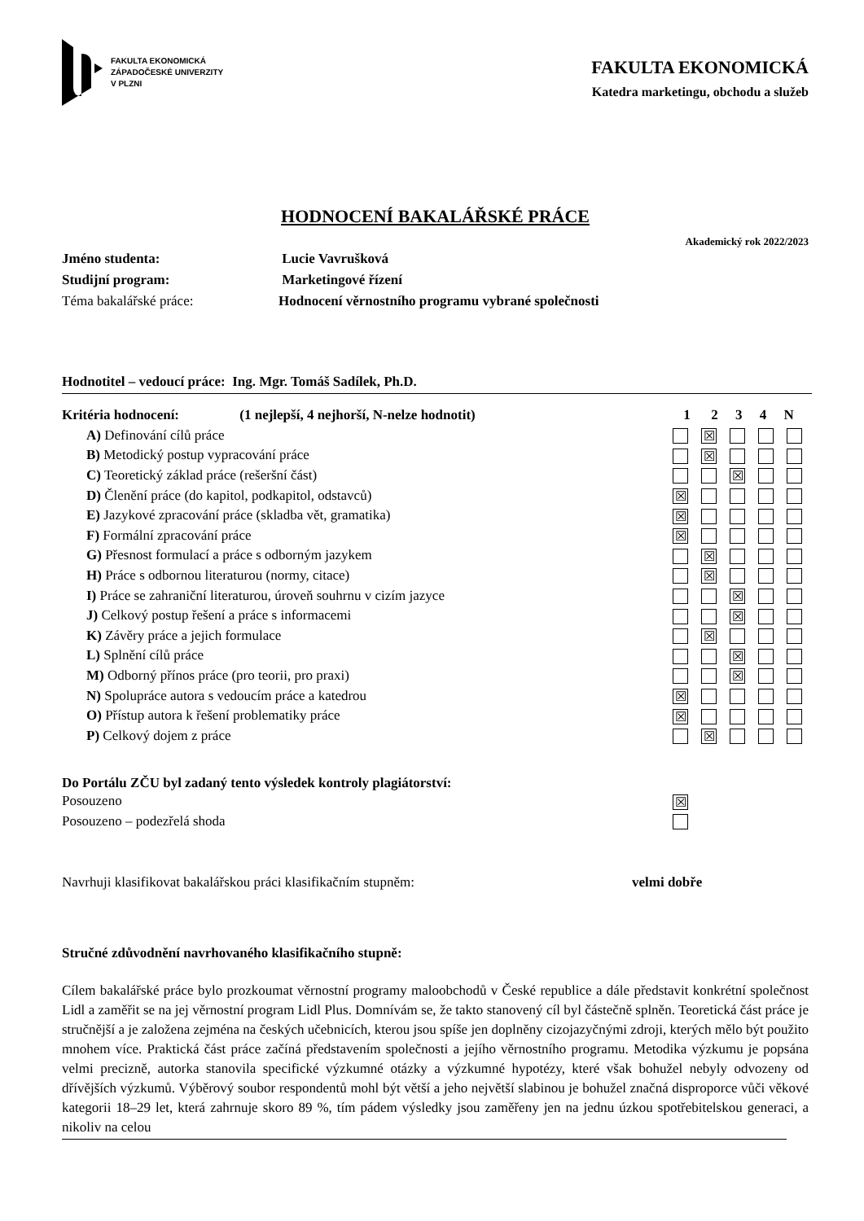FAKULTA EKONOMICKÁ
ZÁPADOČESKÉ UNIVERZITY
V PLZNI
FAKULTA EKONOMICKÁ
Katedra marketingu, obchodu a služeb
HODNOCENÍ BAKALÁŘSKÉ PRÁCE
Akademický rok 2022/2023
Jméno studenta: Lucie Vavrušková
Studijní program: Marketingové řízení
Téma bakalářské práce: Hodnocení věrnostního programu vybrané společnosti
Hodnotitel – vedoucí práce: Ing. Mgr. Tomáš Sadílek, Ph.D.
| Kritéria hodnocení: (1 nejlepší, 4 nejhorší, N-nelze hodnotit) | 1 2 3 4 N |
| A) Definování cílů práce | ☒ |
| B) Metodický postup vypracování práce | ☒ |
| C) Teoretický základ práce (rešeršní část) | ☒ |
| D) Členění práce (do kapitol, podkapitol, odstavců) | ☒ |
| E) Jazykové zpracování práce (skladba vět, gramatika) | ☒ |
| F) Formální zpracování práce | ☒ |
| G) Přesnost formulací a práce s odborným jazykem | ☒ |
| H) Práce s odbornou literaturou (normy, citace) | ☒ |
| I) Práce se zahraniční literaturou, úroveň souhrnu v cizím jazyce | ☒ |
| J) Celkový postup řešení a práce s informacemi | ☒ |
| K) Závěry práce a jejich formulace | ☒ |
| L) Splnění cílů práce | ☒ |
| M) Odborný přínos práce (pro teorii, pro praxi) | ☒ |
| N) Spolupráce autora s vedoucím práce a katedrou | ☒ |
| O) Přístup autora k řešení problematiky práce | ☒ |
| P) Celkový dojem z práce | ☒ |
Do Portálu ZČU byl zadaný tento výsledek kontroly plagiátorství:
| Posouzeno | ☒ |
| Posouzeno – podezřelá shoda | |
Navrhuji klasifikovat bakalářskou práci klasifikačním stupněm: velmi dobře
Stručné zdůvodnění navrhovaného klasifikačního stupně:
Cílem bakalářské práce bylo prozkoumat věrnostní programy maloobchodů v České republice a dále představit konkrétní společnost Lidl a zaměřit se na jej věrnostní program Lidl Plus. Domnívám se, že takto stanovený cíl byl částečně splněn. Teoretická část práce je stručnější a je založena zejména na českých učebnicích, kterou jsou spíše jen doplněny cizojazyčnými zdroji, kterých mělo být použito mnohem více. Praktická část práce začíná představením společnosti a jejího věrnostního programu. Metodika výzkumu je popsána velmi precizně, autorka stanovila specifické výzkumné otázky a výzkumné hypotézy, které však bohužel nebyly odvozeny od dřívějších výzkumů. Výběrový soubor respondentů mohl být větší a jeho největší slabinou je bohužel značná disproporce vůči věkové kategorii 18–29 let, která zahrnuje skoro 89 %, tím pádem výsledky jsou zaměřeny jen na jednu úzkou spotřebitelskou generaci, a nikoliv na celou